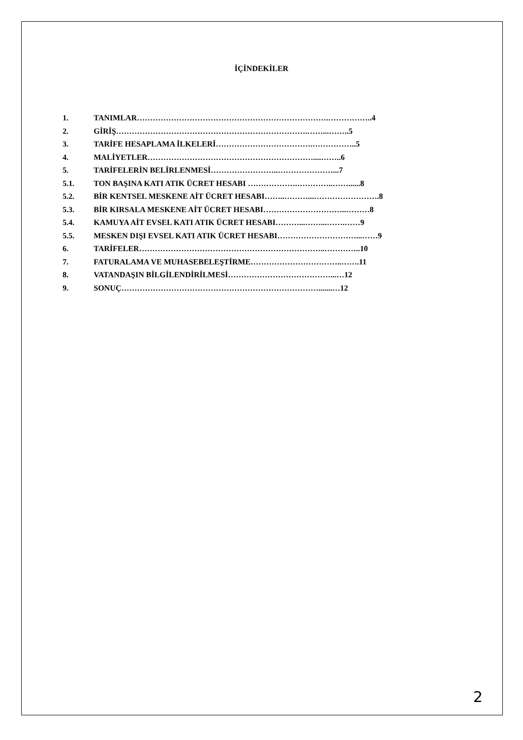İÇİNDEKİLER
1. TANIMLAR……………………………………………………………….……………..4
2. GİRİŞ……………………………………………………………….……...……..5
3. TARİFE HESAPLAMA İLKELERİ……………………………….……………..5
4. MALİYETLER………………………………………………………....……..6
5. TARİFELERİN BELİRLENMESİ……………………..…………………...7
5.1. TON BAŞINA KATI ATIK ÜCRET HESABI ……………….…………..……......8
5.2. BİR KENTSEL MESKENE AİT ÜCRET HESABI……..………...…………………….8
5.3. BİR KIRSALA MESKENE AİT ÜCRET HESABI…………………………..………8
5.4. KAMUYA AİT EVSEL KATI ATIK ÜCRET HESABI………...……...…….……9
5.5. MESKEN DIŞI EVSEL KATI ATIK ÜCRET HESABI…………………………...……9
6. TARİFELER……………………………………………………………..…………..10
7. FATURALAMA VE MUHASEBELEŞTİRME……………………………..…….11
8. VATANDAŞIN BİLGİLENDİRİLMESİ…………………………………...…12
9. SONUÇ………………………………………………………………….......…12
2